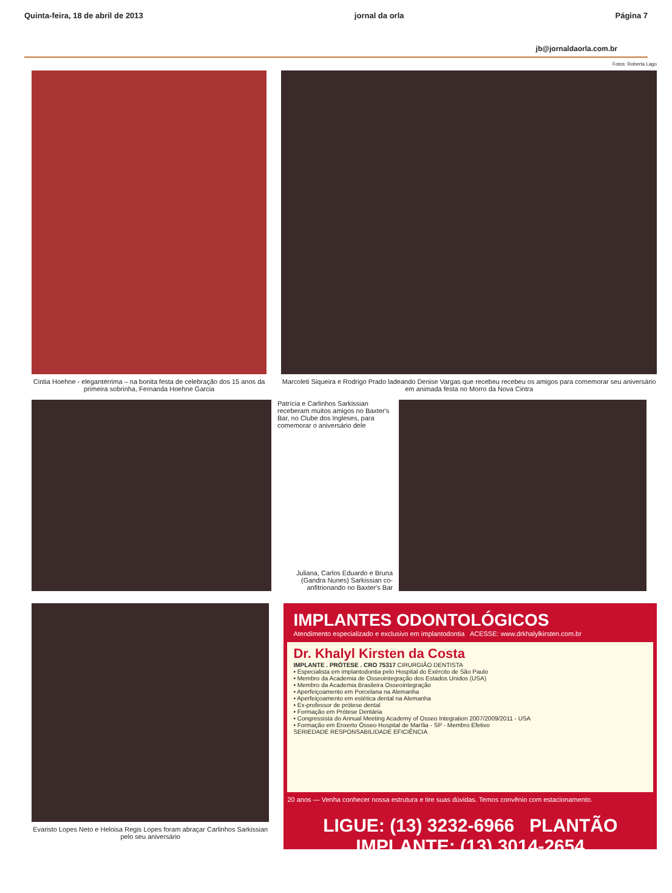Quinta-feira, 18 de abril de 2013 jornal da orla Página 7
jb@jornaldaorla.com.br
Fotos: Roberta Lago
Cintia Hoehne - elegantérrima – na bonita festa de celebração dos 15 anos da primeira sobrinha, Fernanda Hoehne Garcia
Marcoleti Siqueira e Rodrigo Prado ladeando Denise Vargas que recebeu recebeu os amigos para comemorar seu aniversário em animada festa no Morro da Nova Cintra
Patrícia e Carlinhos Sarkissian receberam muitos amigos no Baxter's Bar, no Clube dos Ingleses, para comemorar o aniversário dele
Juliana, Carlos Eduardo e Bruna (Gandra Nunes) Sarkissian co-anfitrionando no Baxter's Bar
Evaristo Lopes Neto e Heloisa Regis Lopes foram abraçar Carlinhos Sarkissian pelo seu aniversário
IMPLANTES ODONTOLÓGICOS
Atendimento especializado e exclusivo em implantodontia ACESSE: www.drkhalylkirsten.com.br
Dr. Khalyl Kirsten da Costa
IMPLANTE . PRÓTESE . CRO 75317 CIRURGIÃO DENTISTA
• Especialista em implantodontia pelo Hospital do Exército de São Paulo
• Membro da Academia de Osseointegração dos Estados Unidos (USA)
• Membro da Academia Brasileira Osseointegração
• Aperfeiçoamento em Porcelana na Alemanha
• Aperfeiçoamento em estética dental na Alemanha
• Ex-professor de prótese dental
• Formação em Prótese Dentária
• Congressista do Annual Meeting Academy of Osseo Integration 2007/2009/2011 - USA
• Formação em Enxerto Ósseo Hospital de Marília - SP - Membro Efetivo
SERIEDADE RESPONSABILIDADE EFICIÊNCIA
20 anos — Venha conhecer nossa estrutura e tire suas dúvidas. Temos convênio com estacionamento.
LIGUE: (13) 3232-6966 PLANTÃO IMPLANTE: (13) 3014-2654